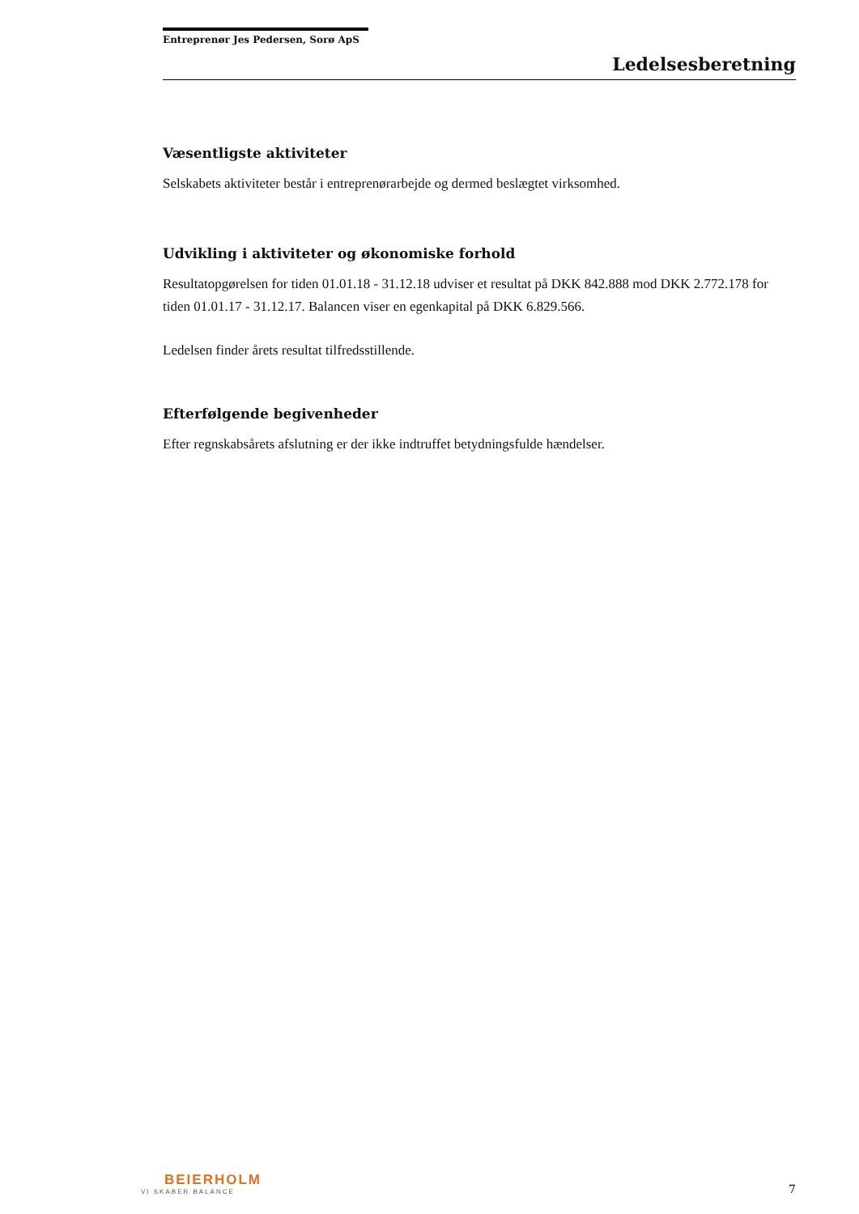Entreprenør Jes Pedersen, Sorø ApS
Ledelsesberetning
Væsentligste aktiviteter
Selskabets aktiviteter består i entreprenørarbejde og dermed beslægtet virksomhed.
Udvikling i aktiviteter og økonomiske forhold
Resultatopgørelsen for tiden 01.01.18 - 31.12.18 udviser et resultat på DKK 842.888 mod DKK 2.772.178 for tiden 01.01.17 - 31.12.17. Balancen viser en egenkapital på DKK 6.829.566.
Ledelsen finder årets resultat tilfredsstillende.
Efterfølgende begivenheder
Efter regnskabsårets afslutning er der ikke indtruffet betydningsfulde hændelser.
BEIERHOLM
VI SKABER BALANCE
7